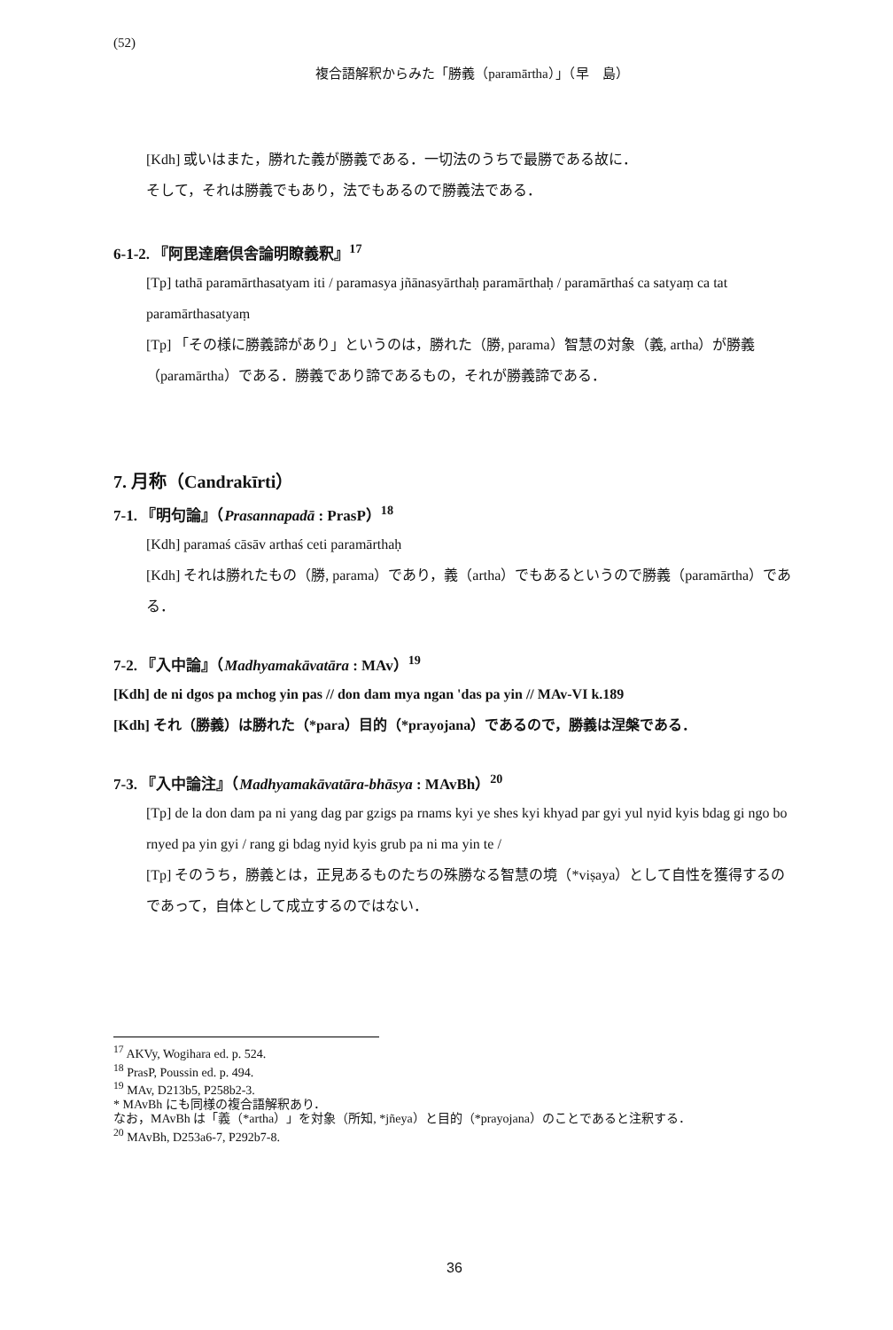(52)
複合語解釈からみた「勝義（paramārtha）」（早　島）
[Kdh] 或いはまた，勝れた義が勝義である．一切法のうちで最勝である故に．
そして，それは勝義でもあり，法でもあるので勝義法である．
6-1-2. 『阿毘達磨倶舎論明瞭義釈』<sup>17</sup>
[Tp] tathā paramārthasatyam iti / paramasya jñānasyārthaḥ paramārthaḥ / paramārthaś ca satyaṃ ca tat paramārthasatyaṃ
[Tp] 「その様に勝義諦があり」というのは，勝れた（勝, parama）智慧の対象（義, artha）が勝義（paramārtha）である．勝義であり諦であるもの，それが勝義諦である．
7. 月称（Candrakīrti）
7-1. 『明句論』（Prasannapadā : PrasP）<sup>18</sup>
[Kdh] paramaś cāsāv arthaś ceti paramārthaḥ
[Kdh] それは勝れたもの（勝, parama）であり，義（artha）でもあるというので勝義（paramārtha）である．
7-2. 『入中論』（Madhyamakāvatāra : MAv）<sup>19</sup>
[Kdh] de ni dgos pa mchog yin pas // don dam mya ngan 'das pa yin // MAv-VI k.189
[Kdh] それ（勝義）は勝れた（*para）目的（*prayojana）であるので，勝義は涅槃である．
7-3. 『入中論注』（Madhyamakāvatāra-bhāsya : MAvBh）<sup>20</sup>
[Tp] de la don dam pa ni yang dag par gzigs pa rnams kyi ye shes kyi khyad par gyi yul nyid kyis bdag gi ngo bo rnyed pa yin gyi / rang gi bdag nyid kyis grub pa ni ma yin te /
[Tp] そのうち，勝義とは，正見あるものたちの殊勝なる智慧の境（*viṣaya）として自性を獲得するのであって，自体として成立するのではない．
<sup>17</sup> AKVy, Wogihara ed. p. 524.
<sup>18</sup> PrasP, Poussin ed. p. 494.
<sup>19</sup> MAv, D213b5, P258b2-3.
* MAvBh にも同様の複合語解釈あり．
なお，MAvBh は「義（*artha）」を対象（所知, *jñeya）と目的（*prayojana）のことであると注釈する．
<sup>20</sup> MAvBh, D253a6-7, P292b7-8.
36